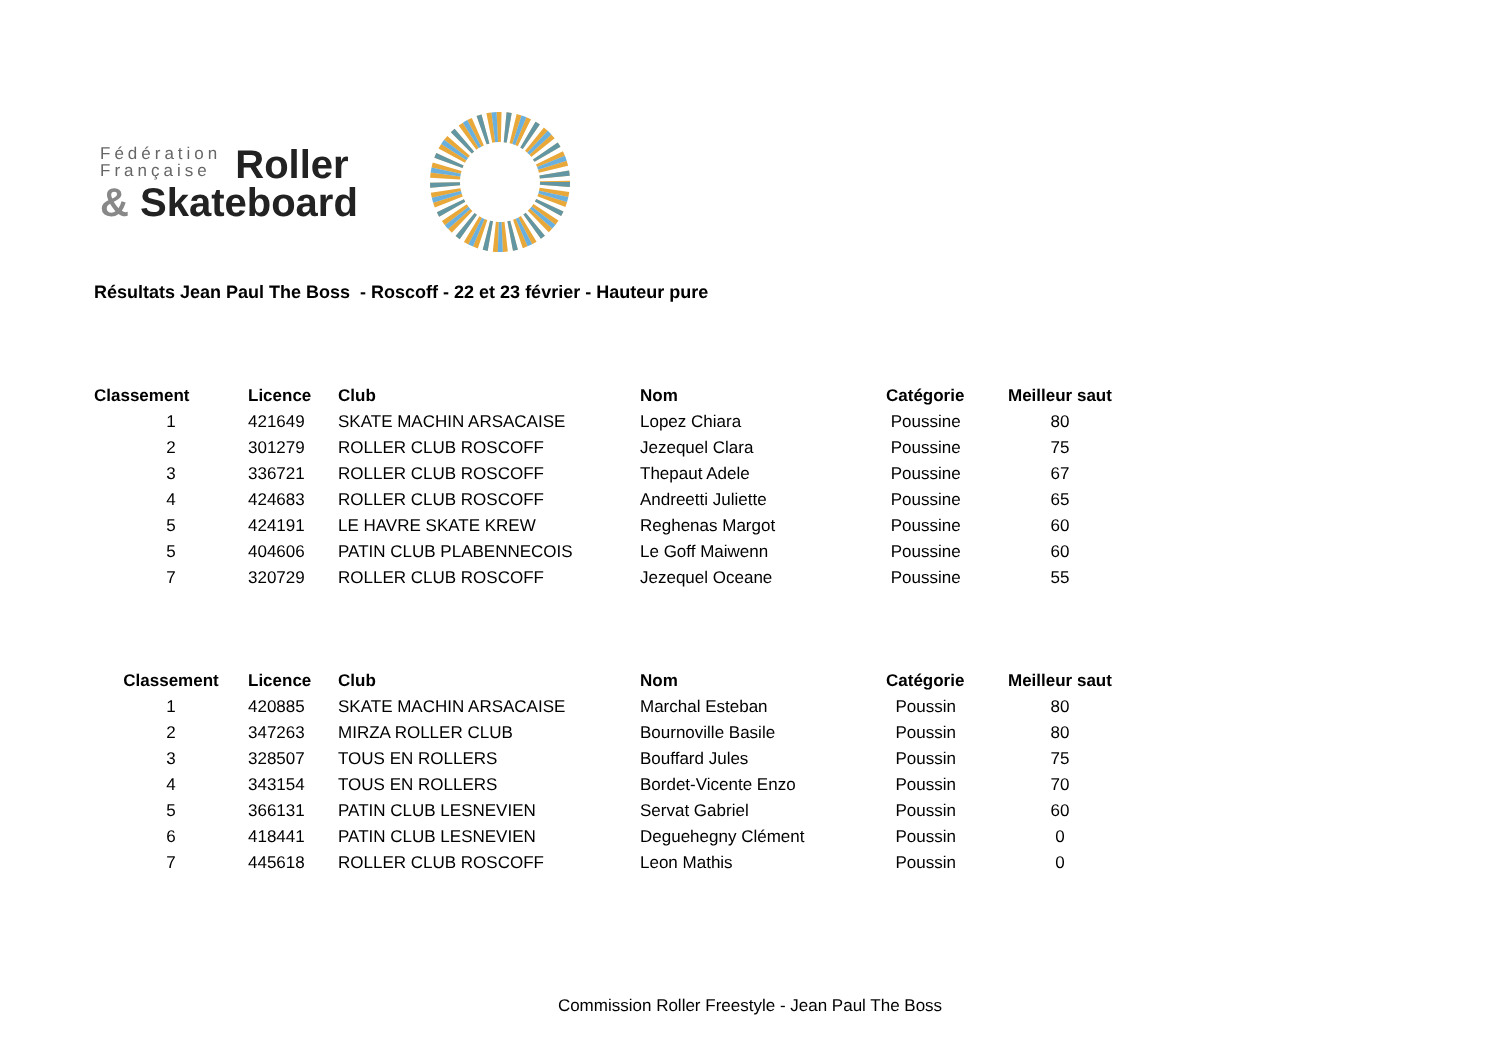Fédération
Française
Roller
& Skateboard
Résultats Jean Paul The Boss - Roscoff - 22 et 23 février - Hauteur pure
| Classement | Licence | Club | Nom | Catégorie | Meilleur saut |
| --- | --- | --- | --- | --- | --- |
| 1 | 421649 | SKATE MACHIN ARSACAISE | Lopez Chiara | Poussine | 80 |
| 2 | 301279 | ROLLER CLUB ROSCOFF | Jezequel Clara | Poussine | 75 |
| 3 | 336721 | ROLLER CLUB ROSCOFF | Thepaut Adele | Poussine | 67 |
| 4 | 424683 | ROLLER CLUB ROSCOFF | Andreetti Juliette | Poussine | 65 |
| 5 | 424191 | LE HAVRE SKATE KREW | Reghenas Margot | Poussine | 60 |
| 5 | 404606 | PATIN CLUB PLABENNECOIS | Le Goff Maiwenn | Poussine | 60 |
| 7 | 320729 | ROLLER CLUB ROSCOFF | Jezequel Oceane | Poussine | 55 |
| Classement | Licence | Club | Nom | Catégorie | Meilleur saut |
| --- | --- | --- | --- | --- | --- |
| 1 | 420885 | SKATE MACHIN ARSACAISE | Marchal Esteban | Poussin | 80 |
| 2 | 347263 | MIRZA ROLLER CLUB | Bournoville Basile | Poussin | 80 |
| 3 | 328507 | TOUS EN ROLLERS | Bouffard Jules | Poussin | 75 |
| 4 | 343154 | TOUS EN ROLLERS | Bordet-Vicente Enzo | Poussin | 70 |
| 5 | 366131 | PATIN CLUB LESNEVIEN | Servat Gabriel | Poussin | 60 |
| 6 | 418441 | PATIN CLUB LESNEVIEN | Deguehegny Clément | Poussin | 0 |
| 7 | 445618 | ROLLER CLUB ROSCOFF | Leon Mathis | Poussin | 0 |
Commission Roller Freestyle - Jean Paul The Boss